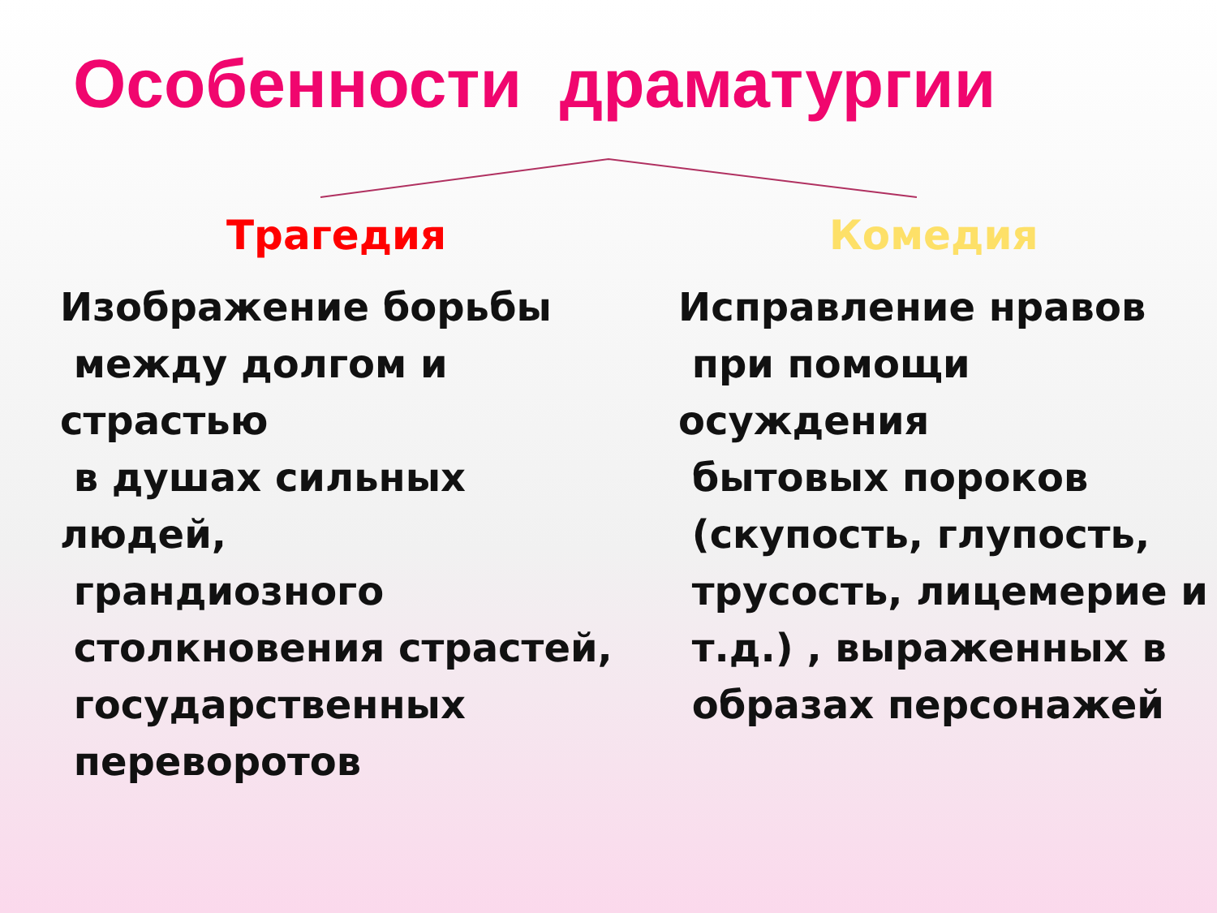Особенности драматургии
Трагедия
Изображение борьбы
между долгом и страстью
в душах сильных людей,
грандиозного
столкновения страстей,
государственных
переворотов
Комедия
Исправление нравов
при помощи осуждения
бытовых пороков
(скупость, глупость,
трусость, лицемерие и
т.д.) , выраженных в
образах персонажей